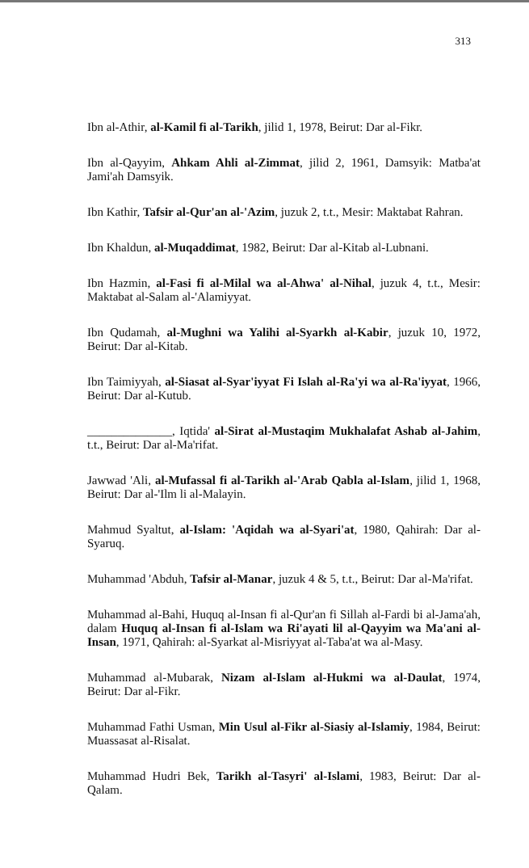313
Ibn al-Athir, al-Kamil fi al-Tarikh, jilid 1, 1978, Beirut: Dar al-Fikr.
Ibn al-Qayyim, Ahkam Ahli al-Zimmat, jilid 2, 1961, Damsyik: Matba'at Jami'ah Damsyik.
Ibn Kathir, Tafsir al-Qur'an al-'Azim, juzuk 2, t.t., Mesir: Maktabat Rahran.
Ibn Khaldun, al-Muqaddimat, 1982, Beirut: Dar al-Kitab al-Lubnani.
Ibn Hazmin, al-Fasi fi al-Milal wa al-Ahwa' al-Nihal, juzuk 4, t.t., Mesir: Maktabat al-Salam al-'Alamiyyat.
Ibn Qudamah, al-Mughni wa Yalihi al-Syarkh al-Kabir, juzuk 10, 1972, Beirut: Dar al-Kitab.
Ibn Taimiyyah, al-Siasat al-Syar'iyyat Fi Islah al-Ra'yi wa al-Ra'iyyat, 1966, Beirut: Dar al-Kutub.
______________, Iqtida' al-Sirat al-Mustaqim Mukhalafat Ashab al-Jahim, t.t., Beirut: Dar al-Ma'rifat.
Jawwad 'Ali, al-Mufassal fi al-Tarikh al-'Arab Qabla al-Islam, jilid 1, 1968, Beirut: Dar al-'Ilm li al-Malayin.
Mahmud Syaltut, al-Islam: 'Aqidah wa al-Syari'at, 1980, Qahirah: Dar al-Syaruq.
Muhammad 'Abduh, Tafsir al-Manar, juzuk 4 & 5, t.t., Beirut: Dar al-Ma'rifat.
Muhammad al-Bahi, Huquq al-Insan fi al-Qur'an fi Sillah al-Fardi bi al-Jama'ah, dalam Huquq al-Insan fi al-Islam wa Ri'ayati lil al-Qayyim wa Ma'ani al-Insan, 1971, Qahirah: al-Syarkat al-Misriyyat al-Taba'at wa al-Masy.
Muhammad al-Mubarak, Nizam al-Islam al-Hukmi wa al-Daulat, 1974, Beirut: Dar al-Fikr.
Muhammad Fathi Usman, Min Usul al-Fikr al-Siasiy al-Islamiy, 1984, Beirut: Muassasat al-Risalat.
Muhammad Hudri Bek, Tarikh al-Tasyri' al-Islami, 1983, Beirut: Dar al-Qalam.